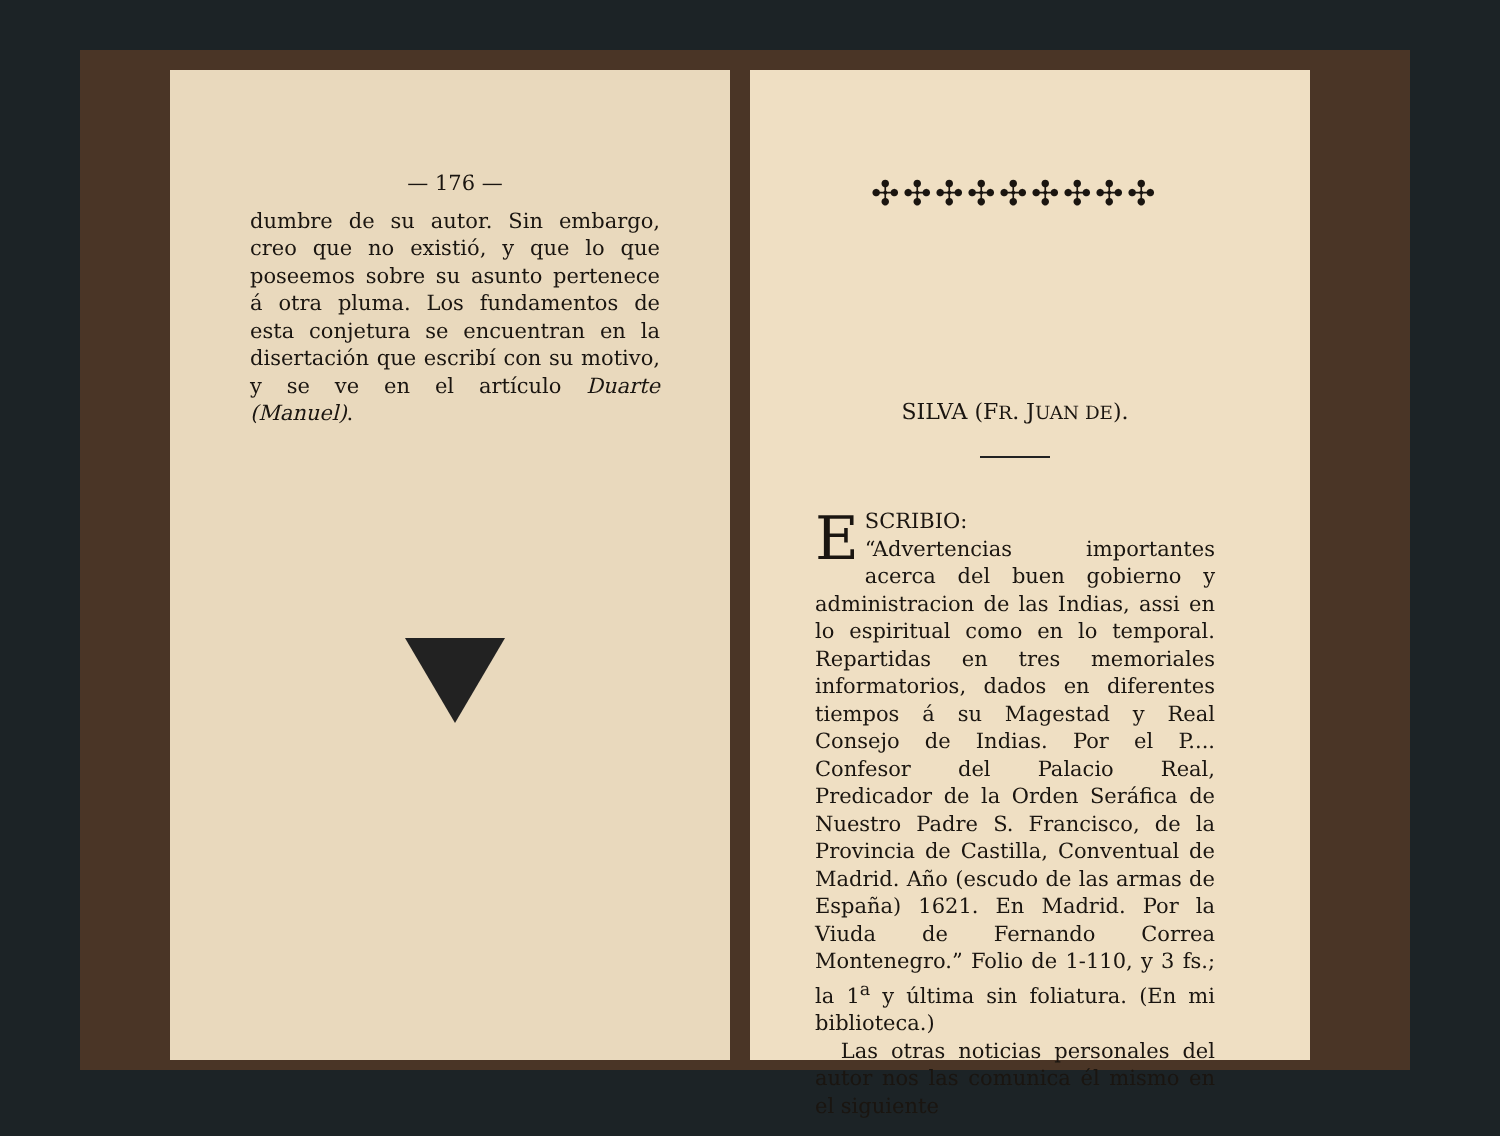— 176 —
dumbre de su autor. Sin embargo, creo que no existió, y que lo que poseemos sobre su asunto pertenece á otra pluma. Los fundamentos de esta conjetura se encuentran en la disertación que escribí con su motivo, y se ve en el artículo Duarte (Manuel).
✣✣✣✣✣✣✣✣✣
SILVA (FR. JUAN DE).
ESCRIBIO:
“Advertencias importantes acerca del buen gobierno y administracion de las Indias, assi en lo espiritual como en lo temporal. Repartidas en tres memoriales informatorios, dados en diferentes tiempos á su Magestad y Real Consejo de Indias. Por el P.... Confesor del Palacio Real, Predicador de la Orden Seráfica de Nuestro Padre S. Francisco, de la Provincia de Castilla, Conventual de Madrid. Año (escudo de las armas de España) 1621. En Madrid. Por la Viuda de Fernando Correa Montenegro.” Folio de 1-110, y 3 fs.; la 1<sup>a</sup> y última sin foliatura. (En mi biblioteca.)
Las otras noticias personales del autor nos las comunica él mismo en el siguiente